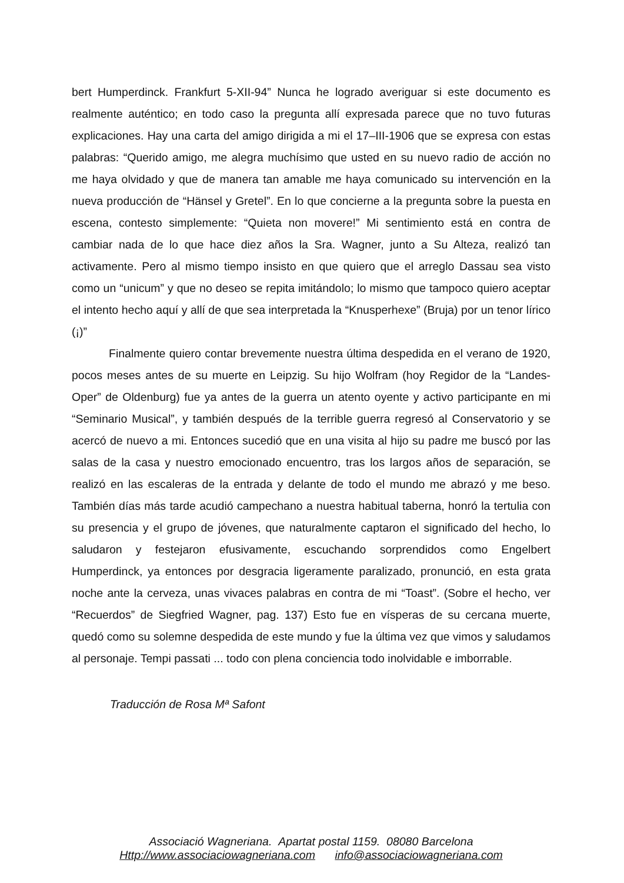bert Humperdinck. Frankfurt 5-XII-94” Nunca he logrado averiguar si este documento es realmente auténtico; en todo caso la pregunta allí expresada parece que no tuvo futuras explicaciones. Hay una carta del amigo dirigida a mi el 17–III-1906 que se expresa con estas palabras: “Querido amigo, me alegra muchísimo que usted en su nuevo radio de acción no me haya olvidado y que de manera tan amable me haya comunicado su intervención en la nueva producción de “Hänsel y Gretel”. En lo que concierne a la pregunta sobre la puesta en escena, contesto simplemente: “Quieta non movere!” Mi sentimiento está en contra de cambiar nada de lo que hace diez años la Sra. Wagner, junto a Su Alteza, realizó tan activamente. Pero al mismo tiempo insisto en que quiero que el arreglo Dassau sea visto como un “unicum” y que no deseo se repita imitándolo; lo mismo que tampoco quiero aceptar el intento hecho aquí y allí de que sea interpretada la “Knusperhexe” (Bruja) por un tenor lírico (¡)”
Finalmente quiero contar brevemente nuestra última despedida en el verano de 1920, pocos meses antes de su muerte en Leipzig. Su hijo Wolfram (hoy Regidor de la “Landes-Oper” de Oldenburg) fue ya antes de la guerra un atento oyente y activo participante en mi “Seminario Musical”, y también después de la terrible guerra regresó al Conservatorio y se acercó de nuevo a mi. Entonces sucedió que en una visita al hijo su padre me buscó por las salas de la casa y nuestro emocionado encuentro, tras los largos años de separación, se realizó en las escaleras de la entrada y delante de todo el mundo me abrazó y me beso. También días más tarde acudió campechano a nuestra habitual taberna, honró la tertulia con su presencia y el grupo de jóvenes, que naturalmente captaron el significado del hecho, lo saludaron y festejaron efusivamente, escuchando sorprendidos como Engelbert Humperdinck, ya entonces por desgracia ligeramente paralizado, pronunció, en esta grata noche ante la cerveza, unas vivaces palabras en contra de mi “Toast”. (Sobre el hecho, ver “Recuerdos” de Siegfried Wagner, pag. 137) Esto fue en vísperas de su cercana muerte, quedó como su solemne despedida de este mundo y fue la última vez que vimos y saludamos al personaje. Tempi passati ... todo con plena conciencia todo inolvidable e imborrable.
Traducción de Rosa Mª Safont
Associació Wagneriana. Apartat postal 1159. 08080 Barcelona
Http://www.associaciowagneriana.com info@associaciowagneriana.com